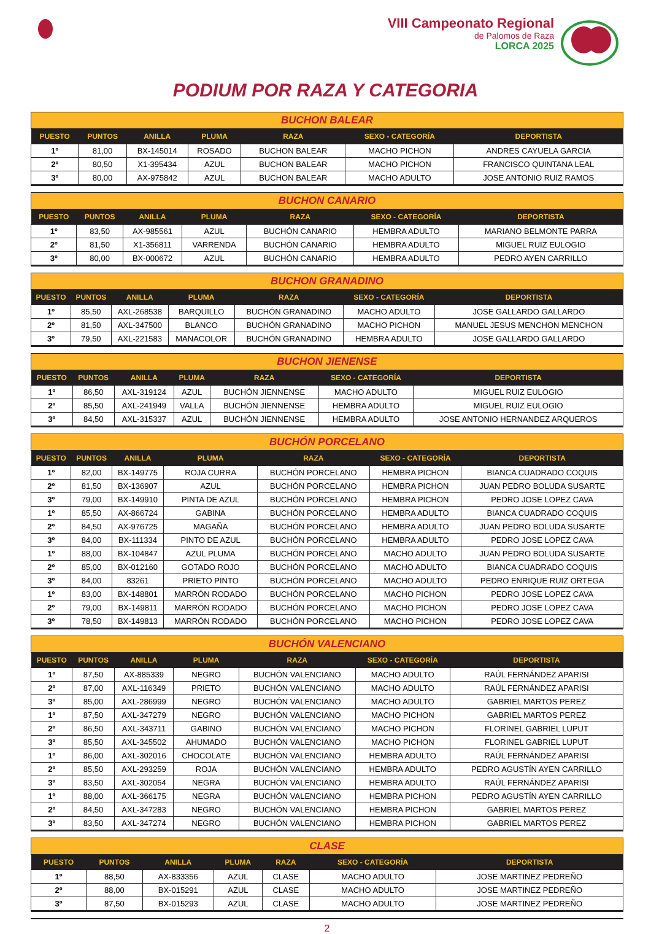VIII Campeonato Regional
de Palomos de Raza
LORCA 2025
PODIUM POR RAZA Y CATEGORIA
| BUCHON BALEAR | | | | | | |
| --- | --- | --- | --- | --- | --- | --- |
| PUESTO | PUNTOS | ANILLA | PLUMA | RAZA | SEXO - CATEGORÍA | DEPORTISTA |
| 1º | 81,00 | BX-145014 | ROSADO | BUCHON BALEAR | MACHO PICHON | ANDRES CAYUELA GARCIA |
| 2º | 80,50 | X1-395434 | AZUL | BUCHON BALEAR | MACHO PICHON | FRANCISCO QUINTANA LEAL |
| 3º | 80,00 | AX-975842 | AZUL | BUCHON BALEAR | MACHO ADULTO | JOSE ANTONIO RUIZ RAMOS |
| BUCHON CANARIO | | | | | | |
| --- | --- | --- | --- | --- | --- | --- |
| PUESTO | PUNTOS | ANILLA | PLUMA | RAZA | SEXO - CATEGORÍA | DEPORTISTA |
| 1º | 83,50 | AX-985561 | AZUL | BUCHÓN CANARIO | HEMBRA ADULTO | MARIANO BELMONTE PARRA |
| 2º | 81,50 | X1-356811 | VARRENDA | BUCHÓN CANARIO | HEMBRA ADULTO | MIGUEL RUIZ EULOGIO |
| 3º | 80,00 | BX-000672 | AZUL | BUCHÓN CANARIO | HEMBRA ADULTO | PEDRO AYEN CARRILLO |
| BUCHON GRANADINO | | | | | | |
| --- | --- | --- | --- | --- | --- | --- |
| PUESTO | PUNTOS | ANILLA | PLUMA | RAZA | SEXO - CATEGORÍA | DEPORTISTA |
| 1º | 85,50 | AXL-268538 | BARQUILLO | BUCHÓN GRANADINO | MACHO ADULTO | JOSE GALLARDO GALLARDO |
| 2º | 81,50 | AXL-347500 | BLANCO | BUCHÓN GRANADINO | MACHO PICHON | MANUEL JESUS MENCHON MENCHON |
| 3º | 79,50 | AXL-221583 | MANACOLOR | BUCHÓN GRANADINO | HEMBRA ADULTO | JOSE GALLARDO GALLARDO |
| BUCHON JIENENSE | | | | | | |
| --- | --- | --- | --- | --- | --- | --- |
| PUESTO | PUNTOS | ANILLA | PLUMA | RAZA | SEXO - CATEGORÍA | DEPORTISTA |
| 1º | 86,50 | AXL-319124 | AZUL | BUCHÓN JIENNENSE | MACHO ADULTO | MIGUEL RUIZ EULOGIO |
| 2º | 85,50 | AXL-241949 | VALLA | BUCHÓN JIENNENSE | HEMBRA ADULTO | MIGUEL RUIZ EULOGIO |
| 3º | 84,50 | AXL-315337 | AZUL | BUCHÓN JIENNENSE | HEMBRA ADULTO | JOSE ANTONIO HERNANDEZ ARQUEROS |
| BUCHÓN PORCELANO | | | | | | |
| --- | --- | --- | --- | --- | --- | --- |
| PUESTO | PUNTOS | ANILLA | PLUMA | RAZA | SEXO - CATEGORÍA | DEPORTISTA |
| 1º | 82,00 | BX-149775 | ROJA CURRA | BUCHÓN PORCELANO | HEMBRA PICHON | BIANCA CUADRADO COQUIS |
| 2º | 81,50 | BX-136907 | AZUL | BUCHÓN PORCELANO | HEMBRA PICHON | JUAN PEDRO BOLUDA SUSARTE |
| 3º | 79,00 | BX-149910 | PINTA DE AZUL | BUCHÓN PORCELANO | HEMBRA PICHON | PEDRO JOSE LOPEZ CAVA |
| 1º | 85,50 | AX-866724 | GABINA | BUCHÓN PORCELANO | HEMBRA ADULTO | BIANCA CUADRADO COQUIS |
| 2º | 84,50 | AX-976725 | MAGAÑA | BUCHÓN PORCELANO | HEMBRA ADULTO | JUAN PEDRO BOLUDA SUSARTE |
| 3º | 84,00 | BX-111334 | PINTO DE AZUL | BUCHÓN PORCELANO | HEMBRA ADULTO | PEDRO JOSE LOPEZ CAVA |
| 1º | 88,00 | BX-104847 | AZUL PLUMA | BUCHÓN PORCELANO | MACHO ADULTO | JUAN PEDRO BOLUDA SUSARTE |
| 2º | 85,00 | BX-012160 | GOTADO ROJO | BUCHÓN PORCELANO | MACHO ADULTO | BIANCA CUADRADO COQUIS |
| 3º | 84,00 | 83261 | PRIETO PINTO | BUCHÓN PORCELANO | MACHO ADULTO | PEDRO ENRIQUE RUIZ ORTEGA |
| 1º | 83,00 | BX-148801 | MARRÓN RODADO | BUCHÓN PORCELANO | MACHO PICHON | PEDRO JOSE LOPEZ CAVA |
| 2º | 79,00 | BX-149811 | MARRÓN RODADO | BUCHÓN PORCELANO | MACHO PICHON | PEDRO JOSE LOPEZ CAVA |
| 3º | 78,50 | BX-149813 | MARRÓN RODADO | BUCHÓN PORCELANO | MACHO PICHON | PEDRO JOSE LOPEZ CAVA |
| BUCHÓN VALENCIANO | | | | | | |
| --- | --- | --- | --- | --- | --- | --- |
| PUESTO | PUNTOS | ANILLA | PLUMA | RAZA | SEXO - CATEGORÍA | DEPORTISTA |
| 1º | 87,50 | AX-885339 | NEGRO | BUCHÓN VALENCIANO | MACHO ADULTO | RAÚL FERNÁNDEZ APARISI |
| 2º | 87,00 | AXL-116349 | PRIETO | BUCHÓN VALENCIANO | MACHO ADULTO | RAÚL FERNÁNDEZ APARISI |
| 3º | 85,00 | AXL-286999 | NEGRO | BUCHÓN VALENCIANO | MACHO ADULTO | GABRIEL MARTOS PEREZ |
| 1º | 87,50 | AXL-347279 | NEGRO | BUCHÓN VALENCIANO | MACHO PICHON | GABRIEL MARTOS PEREZ |
| 2º | 86,50 | AXL-343711 | GABINO | BUCHÓN VALENCIANO | MACHO PICHON | FLORINEL GABRIEL LUPUT |
| 3º | 85,50 | AXL-345502 | AHUMADO | BUCHÓN VALENCIANO | MACHO PICHON | FLORINEL GABRIEL LUPUT |
| 1º | 86,00 | AXL-302016 | CHOCOLATE | BUCHÓN VALENCIANO | HEMBRA ADULTO | RAÚL FERNÁNDEZ APARISI |
| 2º | 85,50 | AXL-293259 | ROJA | BUCHÓN VALENCIANO | HEMBRA ADULTO | PEDRO AGUSTÍN AYEN CARRILLO |
| 3º | 83,50 | AXL-302054 | NEGRA | BUCHÓN VALENCIANO | HEMBRA ADULTO | RAÚL FERNÁNDEZ APARISI |
| 1º | 88,00 | AXL-366175 | NEGRA | BUCHÓN VALENCIANO | HEMBRA PICHON | PEDRO AGUSTÍN AYEN CARRILLO |
| 2º | 84,50 | AXL-347283 | NEGRO | BUCHÓN VALENCIANO | HEMBRA PICHON | GABRIEL MARTOS PEREZ |
| 3º | 83,50 | AXL-347274 | NEGRO | BUCHÓN VALENCIANO | HEMBRA PICHON | GABRIEL MARTOS PEREZ |
| CLASE | | | | | | |
| --- | --- | --- | --- | --- | --- | --- |
| PUESTO | PUNTOS | ANILLA | PLUMA | RAZA | SEXO - CATEGORÍA | DEPORTISTA |
| 1º | 88,50 | AX-833356 | AZUL | CLASE | MACHO ADULTO | JOSE MARTINEZ PEDREÑO |
| 2º | 88,00 | BX-015291 | AZUL | CLASE | MACHO ADULTO | JOSE MARTINEZ PEDREÑO |
| 3º | 87,50 | BX-015293 | AZUL | CLASE | MACHO ADULTO | JOSE MARTINEZ PEDREÑO |
2